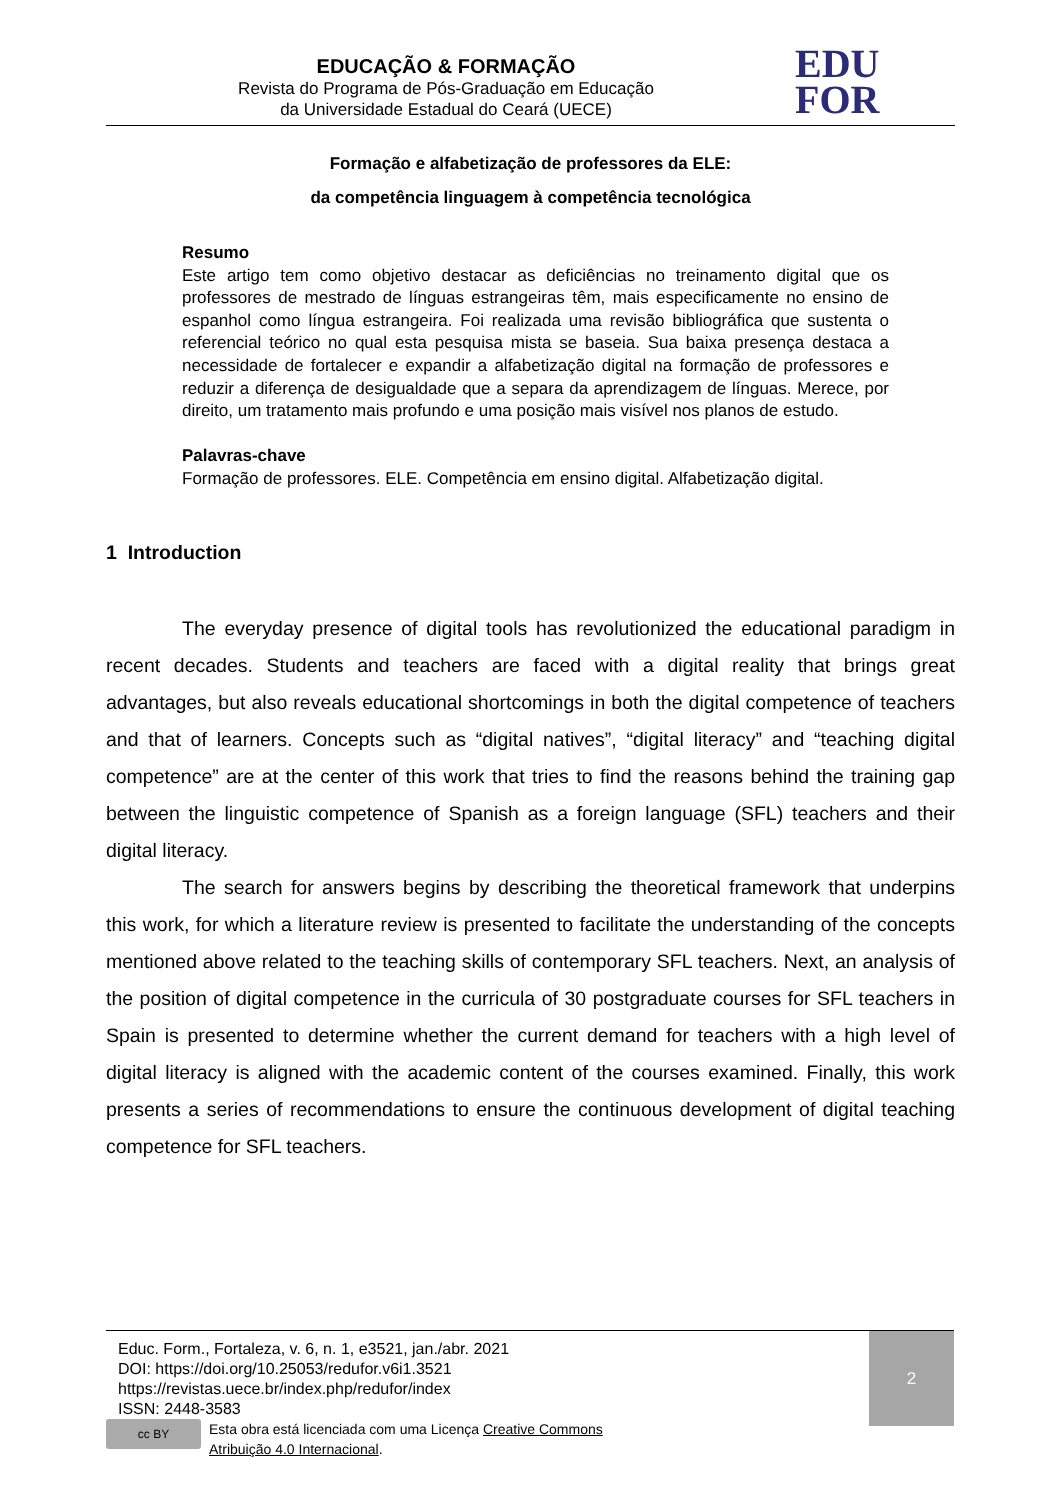EDUCAÇÃO & FORMAÇÃO
Revista do Programa de Pós-Graduação em Educação
da Universidade Estadual do Ceará (UECE)
EDU
FOR
Formação e alfabetização de professores da ELE:
da competência linguagem à competência tecnológica
Resumo
Este artigo tem como objetivo destacar as deficiências no treinamento digital que os professores de mestrado de línguas estrangeiras têm, mais especificamente no ensino de espanhol como língua estrangeira. Foi realizada uma revisão bibliográfica que sustenta o referencial teórico no qual esta pesquisa mista se baseia. Sua baixa presença destaca a necessidade de fortalecer e expandir a alfabetização digital na formação de professores e reduzir a diferença de desigualdade que a separa da aprendizagem de línguas. Merece, por direito, um tratamento mais profundo e uma posição mais visível nos planos de estudo.
Palavras-chave
Formação de professores. ELE. Competência em ensino digital. Alfabetização digital.
1 Introduction
The everyday presence of digital tools has revolutionized the educational paradigm in recent decades. Students and teachers are faced with a digital reality that brings great advantages, but also reveals educational shortcomings in both the digital competence of teachers and that of learners. Concepts such as “digital natives”, “digital literacy” and “teaching digital competence” are at the center of this work that tries to find the reasons behind the training gap between the linguistic competence of Spanish as a foreign language (SFL) teachers and their digital literacy.
The search for answers begins by describing the theoretical framework that underpins this work, for which a literature review is presented to facilitate the understanding of the concepts mentioned above related to the teaching skills of contemporary SFL teachers. Next, an analysis of the position of digital competence in the curricula of 30 postgraduate courses for SFL teachers in Spain is presented to determine whether the current demand for teachers with a high level of digital literacy is aligned with the academic content of the courses examined. Finally, this work presents a series of recommendations to ensure the continuous development of digital teaching competence for SFL teachers.
Educ. Form., Fortaleza, v. 6, n. 1, e3521, jan./abr. 2021
DOI: https://doi.org/10.25053/redufor.v6i1.3521
https://revistas.uece.br/index.php/redufor/index
ISSN: 2448-3583
cc BY
Esta obra está licenciada com uma Licença Creative Commons
Atribuição 4.0 Internacional.
2